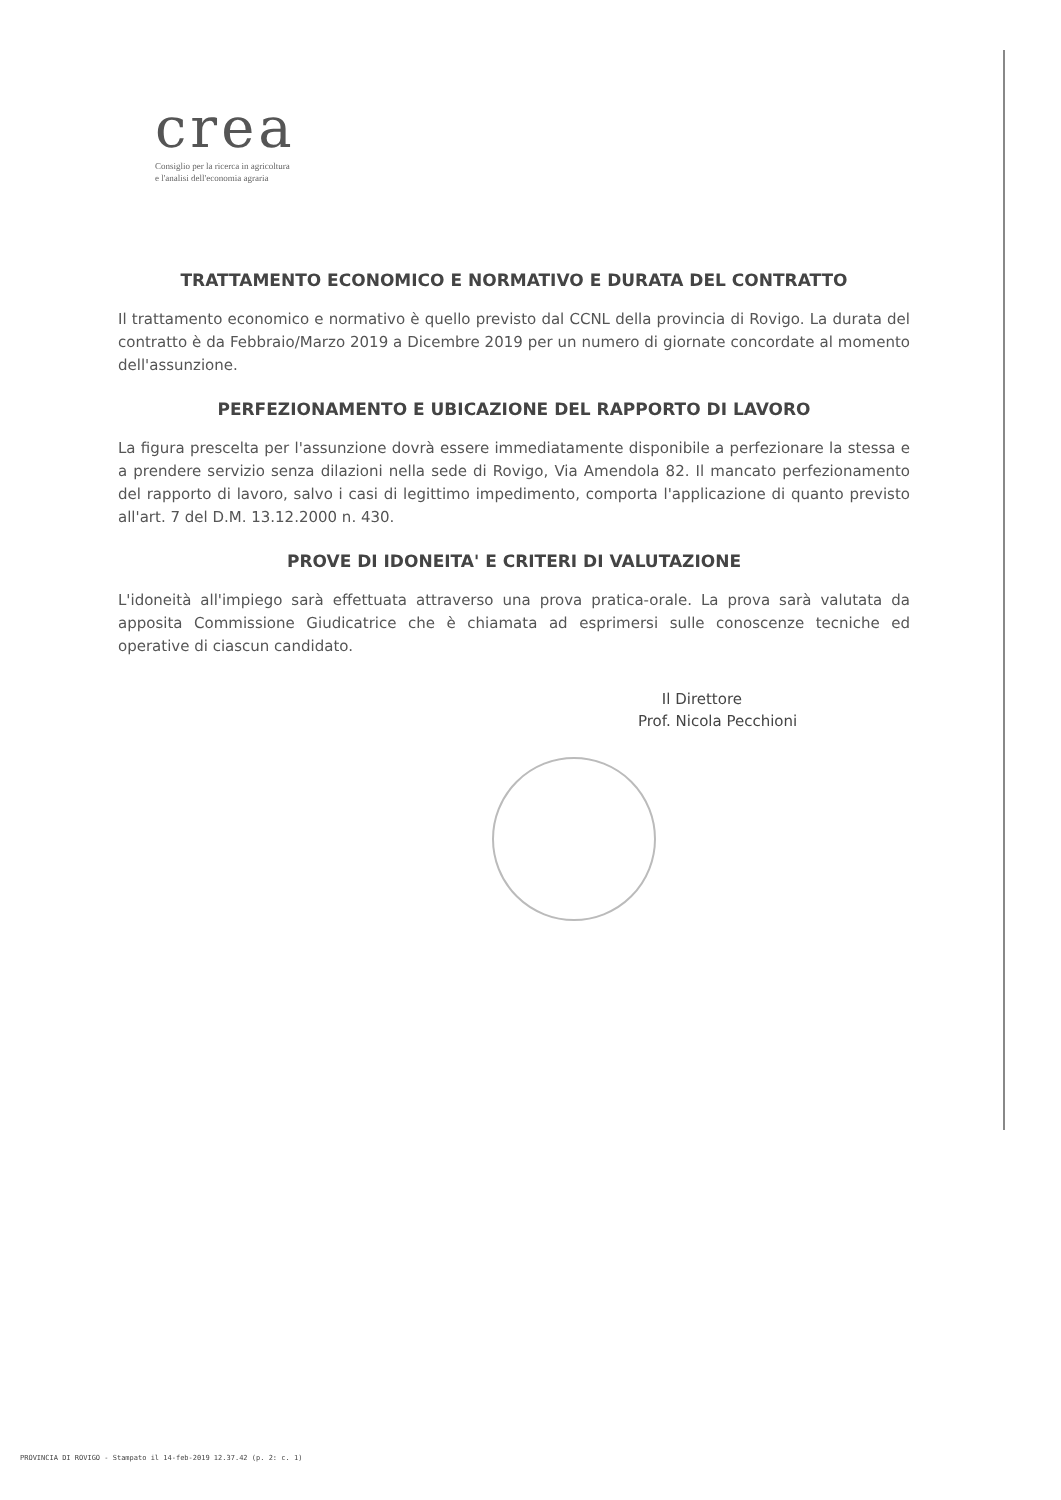crea
Consiglio per la ricerca in agricoltura
e l'analisi dell'economia agraria
TRATTAMENTO ECONOMICO E NORMATIVO E DURATA DEL CONTRATTO
Il trattamento economico e normativo è quello previsto dal CCNL della provincia di Rovigo. La durata del contratto è da Febbraio/Marzo 2019 a Dicembre 2019 per un numero di giornate concordate al momento dell'assunzione.
PERFEZIONAMENTO E UBICAZIONE DEL RAPPORTO DI LAVORO
La figura prescelta per l'assunzione dovrà essere immediatamente disponibile a perfezionare la stessa e a prendere servizio senza dilazioni nella sede di Rovigo, Via Amendola 82. Il mancato perfezionamento del rapporto di lavoro, salvo i casi di legittimo impedimento, comporta l'applicazione di quanto previsto all'art. 7 del D.M. 13.12.2000 n. 430.
PROVE DI IDONEITA' E CRITERI DI VALUTAZIONE
L'idoneità all'impiego sarà effettuata attraverso una prova pratica-orale. La prova sarà valutata da apposita Commissione Giudicatrice che è chiamata ad esprimersi sulle conoscenze tecniche ed operative di ciascun candidato.
Il Direttore
Prof. Nicola Pecchioni
PROVINCIA DI ROVIGO - Stampato il 14-feb-2019 12.37.42 (p. 2: c. 1)